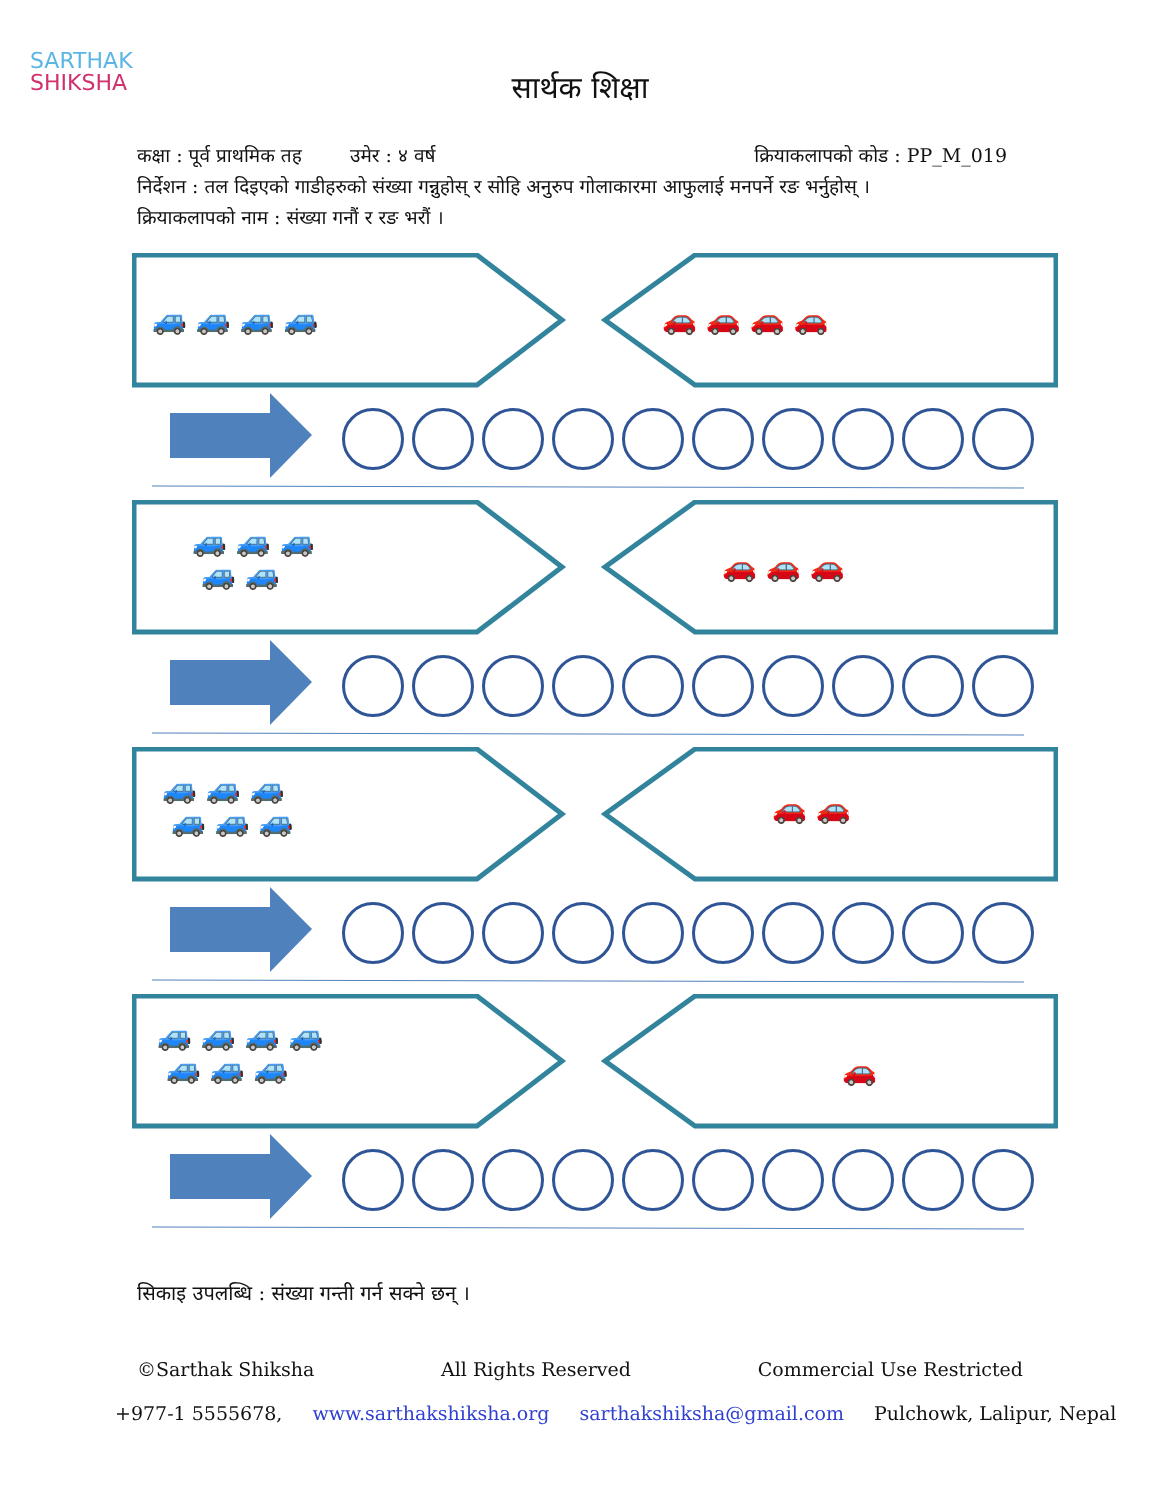SARTHAK
SHIKSHA
सार्थक शिक्षा
कक्षा : पूर्व प्राथमिक तह उमेर : ४ वर्ष क्रियाकलापको कोड : PP_M_019
निर्देशन : तल दिइएको गाडीहरुको संख्या गन्नुहोस् र सोहि अनुरुप गोलाकारमा आफुलाई मनपर्ने रङ भर्नुहोस् ।
क्रियाकलापको नाम : संख्या गनौं र रङ भरौं ।
🚙 🚙 🚙 🚙 🚗 🚗 🚗 🚗
🚙 🚙 🚙
🚙 🚙
🚗 🚗 🚗
🚙 🚙 🚙
🚙 🚙 🚙
🚗 🚗
🚙 🚙 🚙 🚙
🚙 🚙 🚙
🚗
सिकाइ उपलब्धि : संख्या गन्ती गर्न सक्ने छन् ।
©Sarthak Shiksha All Rights Reserved Commercial Use Restricted
+977-1 5555678, www.sarthakshiksha.org sarthakshiksha@gmail.com Pulchowk, Lalipur, Nepal